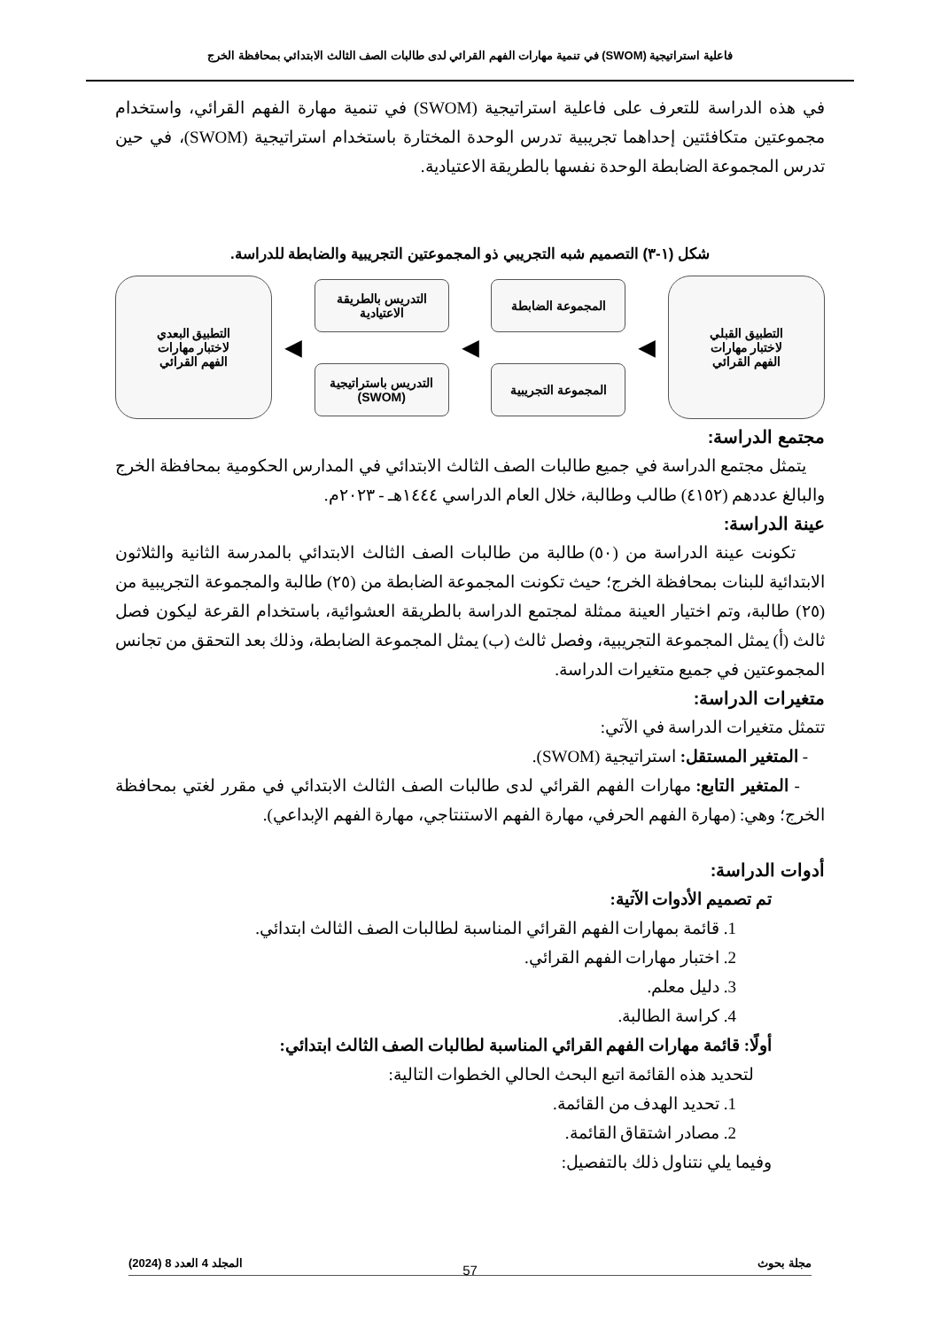فاعلية استراتيجية (SWOM) في تنمية مهارات الفهم القرائي لدى طالبات الصف الثالث الابتدائي بمحافظة الخرج
في هذه الدراسة للتعرف على فاعلية استراتيجية (SWOM) في تنمية مهارة الفهم القرائي، واستخدام مجموعتين متكافئتين إحداهما تجريبية تدرس الوحدة المختارة باستخدام استراتيجية (SWOM)، في حين تدرس المجموعة الضابطة الوحدة نفسها بالطريقة الاعتيادية.
شكل (١-٣) التصميم شبه التجريبي ذو المجموعتين التجريبية والضابطة للدراسة.
التطبيق القبلي
لاختبار مهارات
الفهم القرائي
◀
المجموعة الضابطة
المجموعة التجريبية
◀
التدريس بالطريقة
الاعتيادية
التدريس باستراتيجية
(SWOM)
◀
التطبيق البعدي
لاختبار مهارات
الفهم القرائي
مجتمع الدراسة:
يتمثل مجتمع الدراسة في جميع طالبات الصف الثالث الابتدائي في المدارس الحكومية بمحافظة الخرج والبالغ عددهم (٤١٥٢) طالب وطالبة، خلال العام الدراسي ١٤٤٤هـ - ٢٠٢٣م.
عينة الدراسة:
تكونت عينة الدراسة من (٥٠) طالبة من طالبات الصف الثالث الابتدائي بالمدرسة الثانية والثلاثون الابتدائية للبنات بمحافظة الخرج؛ حيث تكونت المجموعة الضابطة من (٢٥) طالبة والمجموعة التجريبية من (٢٥) طالبة، وتم اختيار العينة ممثلة لمجتمع الدراسة بالطريقة العشوائية، باستخدام القرعة ليكون فصل ثالث (أ) يمثل المجموعة التجريبية، وفصل ثالث (ب) يمثل المجموعة الضابطة، وذلك بعد التحقق من تجانس المجموعتين في جميع متغيرات الدراسة.
متغيرات الدراسة:
تتمثل متغيرات الدراسة في الآتي:
- المتغير المستقل: استراتيجية (SWOM).
- المتغير التابع: مهارات الفهم القرائي لدى طالبات الصف الثالث الابتدائي في مقرر لغتي بمحافظة الخرج؛ وهي: (مهارة الفهم الحرفي، مهارة الفهم الاستنتاجي، مهارة الفهم الإبداعي).
أدوات الدراسة:
تم تصميم الأدوات الآتية:
1. قائمة بمهارات الفهم القرائي المناسبة لطالبات الصف الثالث ابتدائي.
2. اختبار مهارات الفهم القرائي.
3. دليل معلم.
4. كراسة الطالبة.
أولًا: قائمة مهارات الفهم القرائي المناسبة لطالبات الصف الثالث ابتدائي:
لتحديد هذه القائمة اتبع البحث الحالي الخطوات التالية:
1. تحديد الهدف من القائمة.
2. مصادر اشتقاق القائمة.
وفيما يلي نتناول ذلك بالتفصيل:
مجلة بحوث المجلد 4 العدد 8 (2024)
57